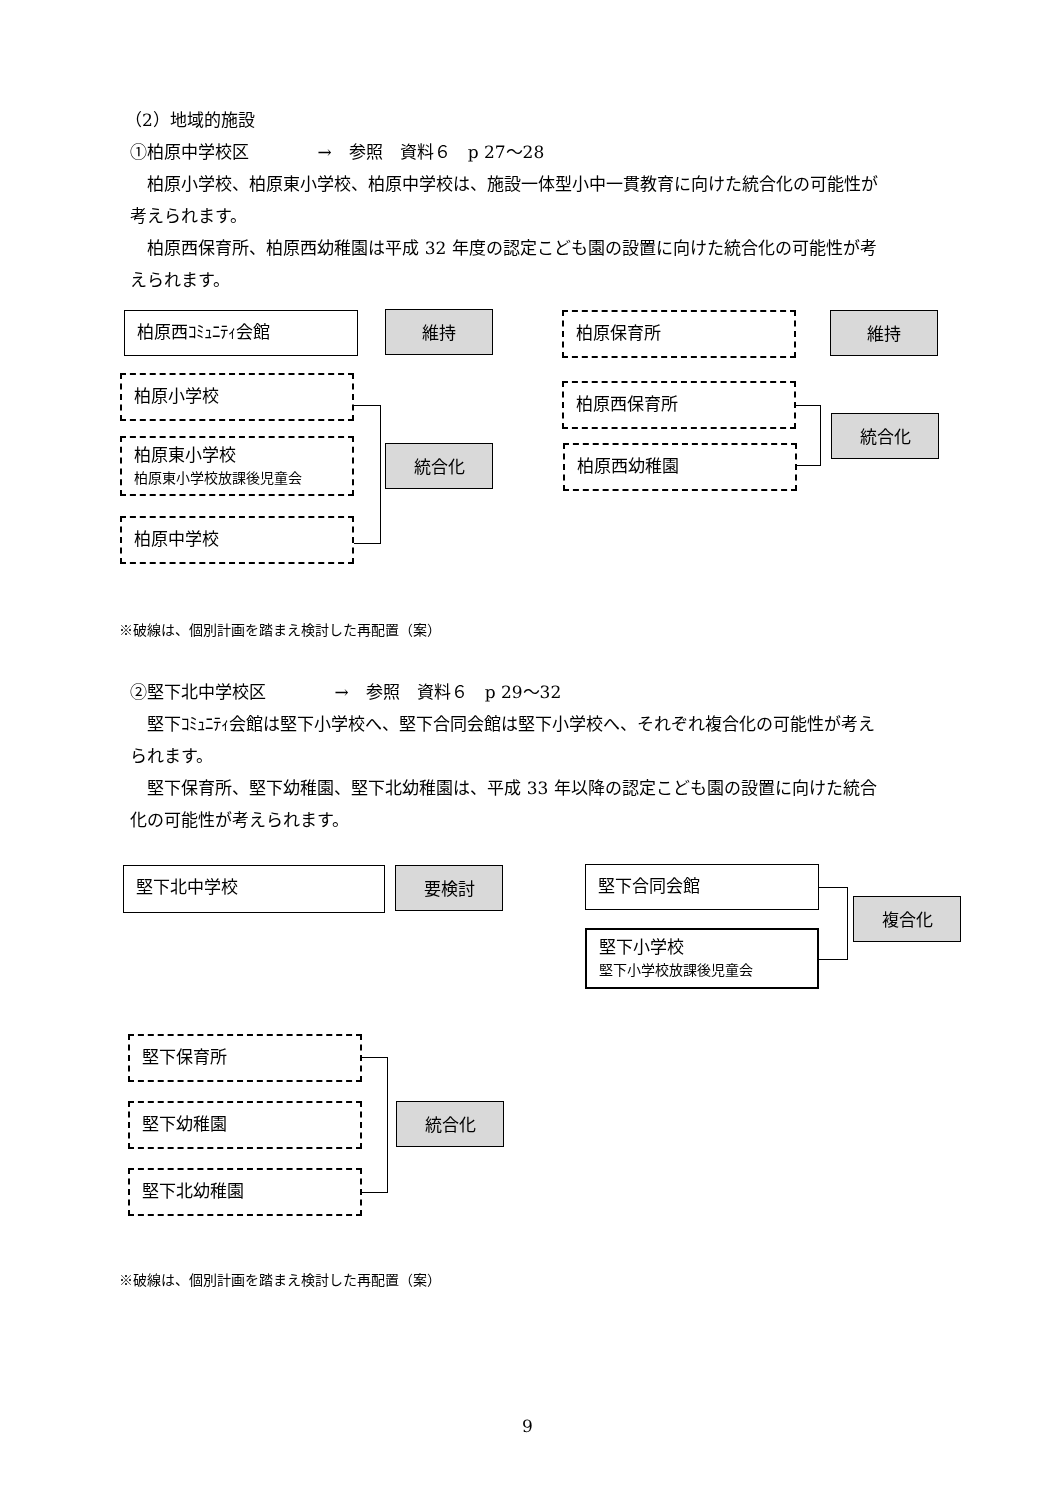（2）地域的施設
①柏原中学校区　　　　→　参照　資料６　p 27～28
　柏原小学校、柏原東小学校、柏原中学校は、施設一体型小中一貫教育に向けた統合化の可能性が
考えられます。
　柏原西保育所、柏原西幼稚園は平成 32 年度の認定こども園の設置に向けた統合化の可能性が考
えられます。
柏原西ｺﾐｭﾆﾃｨ会館 維持
柏原小学校
柏原東小学校
柏原東小学校放課後児童会
統合化
柏原中学校
柏原保育所 維持
柏原西保育所
統合化
柏原西幼稚園
※破線は、個別計画を踏まえ検討した再配置（案）
②堅下北中学校区　　　　→　参照　資料６　p 29～32
　堅下ｺﾐｭﾆﾃｨ会館は堅下小学校へ、堅下合同会館は堅下小学校へ、それぞれ複合化の可能性が考え
られます。
　堅下保育所、堅下幼稚園、堅下北幼稚園は、平成 33 年以降の認定こども園の設置に向けた統合
化の可能性が考えられます。
堅下北中学校 要検討 堅下合同会館
複合化
堅下小学校
堅下小学校放課後児童会
堅下保育所
堅下幼稚園 統合化
堅下北幼稚園
※破線は、個別計画を踏まえ検討した再配置（案）
9